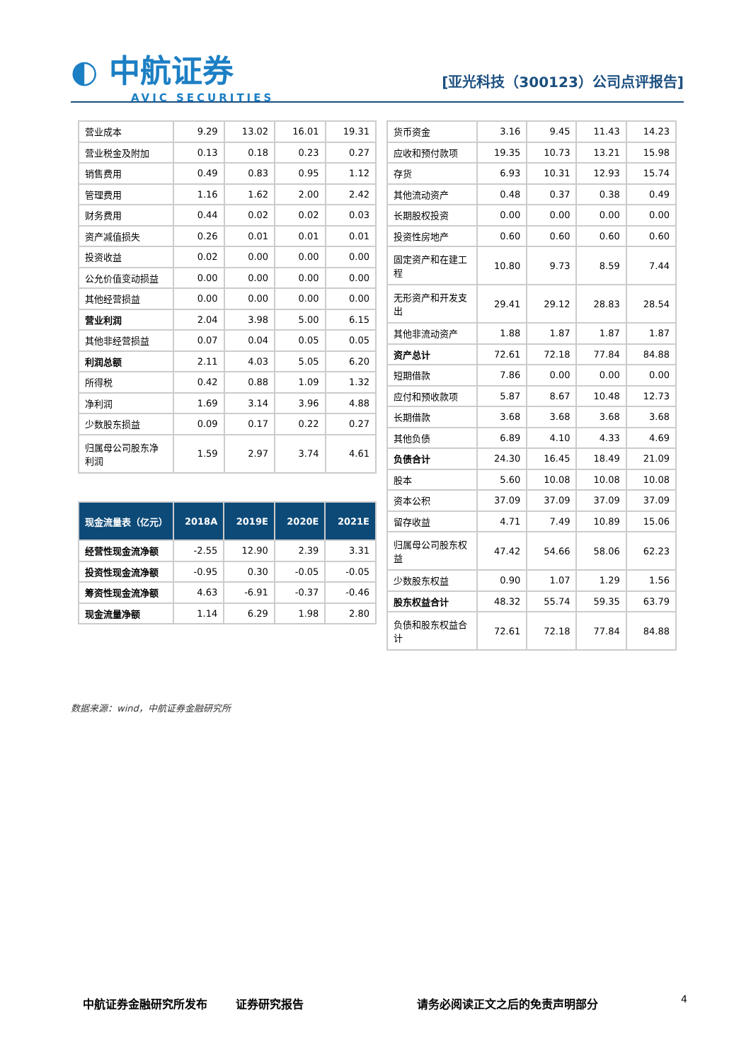◐ 中航证券
AVIC SECURITIES
[亚光科技（300123）公司点评报告]
| 营业成本 | 9.29 | 13.02 | 16.01 | 19.31 |
| 营业税金及附加 | 0.13 | 0.18 | 0.23 | 0.27 |
| 销售费用 | 0.49 | 0.83 | 0.95 | 1.12 |
| 管理费用 | 1.16 | 1.62 | 2.00 | 2.42 |
| 财务费用 | 0.44 | 0.02 | 0.02 | 0.03 |
| 资产减值损失 | 0.26 | 0.01 | 0.01 | 0.01 |
| 投资收益 | 0.02 | 0.00 | 0.00 | 0.00 |
| 公允价值变动损益 | 0.00 | 0.00 | 0.00 | 0.00 |
| 其他经营损益 | 0.00 | 0.00 | 0.00 | 0.00 |
| 营业利润 | 2.04 | 3.98 | 5.00 | 6.15 |
| 其他非经营损益 | 0.07 | 0.04 | 0.05 | 0.05 |
| 利润总额 | 2.11 | 4.03 | 5.05 | 6.20 |
| 所得税 | 0.42 | 0.88 | 1.09 | 1.32 |
| 净利润 | 1.69 | 3.14 | 3.96 | 4.88 |
| 少数股东损益 | 0.09 | 0.17 | 0.22 | 0.27 |
| 归属母公司股东净利润 | 1.59 | 2.97 | 3.74 | 4.61 |
| 现金流量表（亿元） | 2018A | 2019E | 2020E | 2021E |
| --- | --- | --- | --- | --- |
| 经营性现金流净额 | -2.55 | 12.90 | 2.39 | 3.31 |
| 投资性现金流净额 | -0.95 | 0.30 | -0.05 | -0.05 |
| 筹资性现金流净额 | 4.63 | -6.91 | -0.37 | -0.46 |
| 现金流量净额 | 1.14 | 6.29 | 1.98 | 2.80 |
| 货币资金 | 3.16 | 9.45 | 11.43 | 14.23 |
| 应收和预付款项 | 19.35 | 10.73 | 13.21 | 15.98 |
| 存货 | 6.93 | 10.31 | 12.93 | 15.74 |
| 其他流动资产 | 0.48 | 0.37 | 0.38 | 0.49 |
| 长期股权投资 | 0.00 | 0.00 | 0.00 | 0.00 |
| 投资性房地产 | 0.60 | 0.60 | 0.60 | 0.60 |
| 固定资产和在建工程 | 10.80 | 9.73 | 8.59 | 7.44 |
| 无形资产和开发支出 | 29.41 | 29.12 | 28.83 | 28.54 |
| 其他非流动资产 | 1.88 | 1.87 | 1.87 | 1.87 |
| 资产总计 | 72.61 | 72.18 | 77.84 | 84.88 |
| 短期借款 | 7.86 | 0.00 | 0.00 | 0.00 |
| 应付和预收款项 | 5.87 | 8.67 | 10.48 | 12.73 |
| 长期借款 | 3.68 | 3.68 | 3.68 | 3.68 |
| 其他负债 | 6.89 | 4.10 | 4.33 | 4.69 |
| 负债合计 | 24.30 | 16.45 | 18.49 | 21.09 |
| 股本 | 5.60 | 10.08 | 10.08 | 10.08 |
| 资本公积 | 37.09 | 37.09 | 37.09 | 37.09 |
| 留存收益 | 4.71 | 7.49 | 10.89 | 15.06 |
| 归属母公司股东权益 | 47.42 | 54.66 | 58.06 | 62.23 |
| 少数股东权益 | 0.90 | 1.07 | 1.29 | 1.56 |
| 股东权益合计 | 48.32 | 55.74 | 59.35 | 63.79 |
| 负债和股东权益合计 | 72.61 | 72.18 | 77.84 | 84.88 |
数据来源：wind，中航证券金融研究所
中航证券金融研究所发布 证券研究报告 请务必阅读正文之后的免责声明部分 4